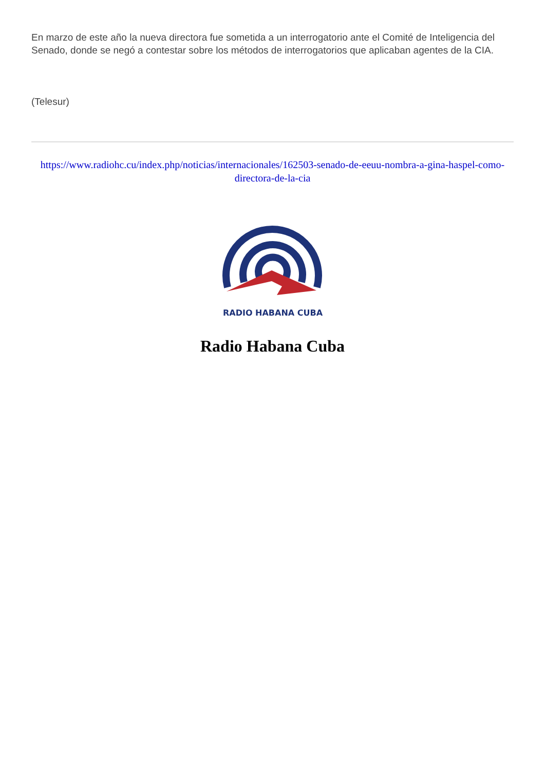En marzo de este año la nueva directora fue sometida a un interrogatorio ante el Comité de Inteligencia del Senado, donde se negó a contestar sobre los métodos de interrogatorios que aplicaban agentes de la CIA.
(Telesur)
https://www.radiohc.cu/index.php/noticias/internacionales/162503-senado-de-eeuu-nombra-a-gina-haspel-como-directora-de-la-cia
RADIO HABANA CUBA
Radio Habana Cuba